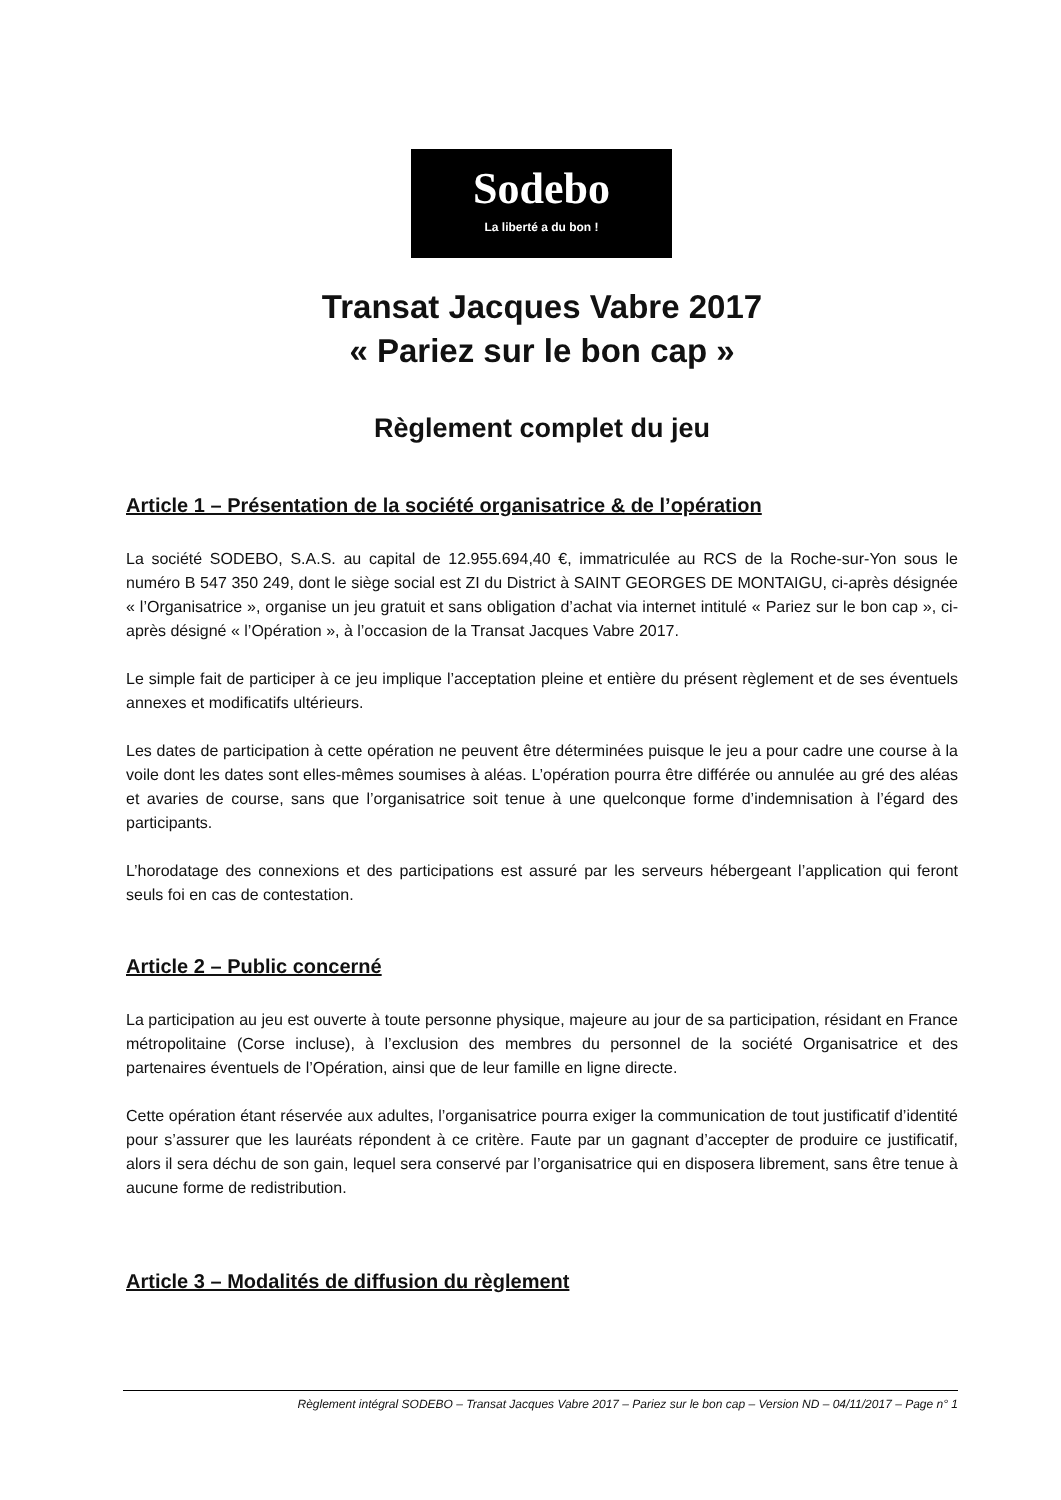Sodebo
La liberté a du bon !
Transat Jacques Vabre 2017
« Pariez sur le bon cap »
Règlement complet du jeu
Article 1 – Présentation de la société organisatrice & de l’opération
La société SODEBO, S.A.S. au capital de 12.955.694,40 €, immatriculée au RCS de la Roche-sur-Yon sous le numéro B 547 350 249, dont le siège social est ZI du District à SAINT GEORGES DE MONTAIGU, ci-après désignée « l’Organisatrice », organise un jeu gratuit et sans obligation d’achat via internet intitulé « Pariez sur le bon cap », ci-après désigné « l’Opération », à l’occasion de la Transat Jacques Vabre 2017.
Le simple fait de participer à ce jeu implique l’acceptation pleine et entière du présent règlement et de ses éventuels annexes et modificatifs ultérieurs.
Les dates de participation à cette opération ne peuvent être déterminées puisque le jeu a pour cadre une course à la voile dont les dates sont elles-mêmes soumises à aléas. L’opération pourra être différée ou annulée au gré des aléas et avaries de course, sans que l’organisatrice soit tenue à une quelconque forme d’indemnisation à l’égard des participants.
L’horodatage des connexions et des participations est assuré par les serveurs hébergeant l’application qui feront seuls foi en cas de contestation.
Article 2 – Public concerné
La participation au jeu est ouverte à toute personne physique, majeure au jour de sa participation, résidant en France métropolitaine (Corse incluse), à l’exclusion des membres du personnel de la société Organisatrice et des partenaires éventuels de l’Opération, ainsi que de leur famille en ligne directe.
Cette opération étant réservée aux adultes, l’organisatrice pourra exiger la communication de tout justificatif d’identité pour s’assurer que les lauréats répondent à ce critère. Faute par un gagnant d’accepter de produire ce justificatif, alors il sera déchu de son gain, lequel sera conservé par l’organisatrice qui en disposera librement, sans être tenue à aucune forme de redistribution.
Article 3 – Modalités de diffusion du règlement
Règlement intégral SODEBO – Transat Jacques Vabre 2017 – Pariez sur le bon cap – Version ND – 04/11/2017 – Page n° 1